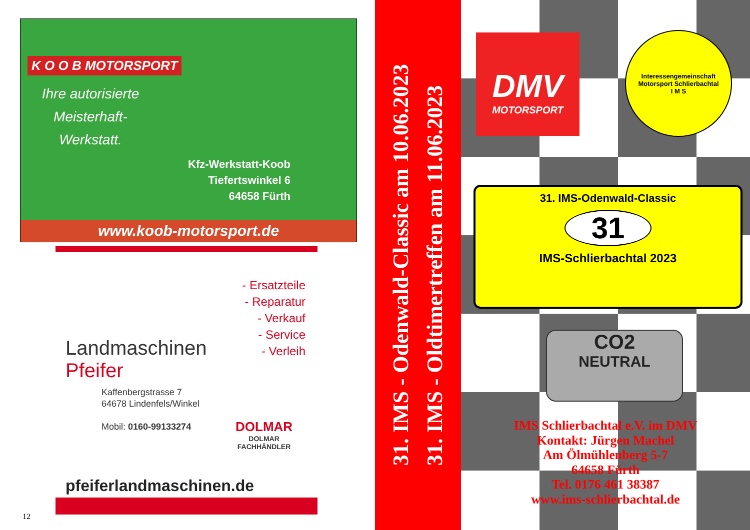K O O B MOTORSPORT
Ihre autorisierte Meisterhaft-Werkstatt.
Kfz-Werkstatt-Koob
Tiefertswinkel 6
64658 Fürth
www.koob-motorsport.de
- Ersatzteile
- Reparatur
- Verkauf
- Service
- Verleih
Landmaschinen
Pfeifer
Kaffenbergstrasse 7
64678 Lindenfels/Winkel
Mobil: 0160-99133274
DOLMAR
DOLMAR
FACHHÄNDLER
pfeiferlandmaschinen.de
12
31. IMS - Odenwald-Classic am 10.06.2023
31. IMS - Oldtimertreffen am 11.06.2023
DMV
MOTORSPORT
Interessengemeinschaft Motorsport Schlierbachtal
I M S
31. IMS-Odenwald-Classic
31
IMS-Schlierbachtal 2023
CO2
NEUTRAL
IMS Schlierbachtal e.V. im DMV
Kontakt: Jürgen Machel
Am Ölmühlenberg 5-7
64658 Fürth
Tel. 0176 461 38387
www.ims-schlierbachtal.de